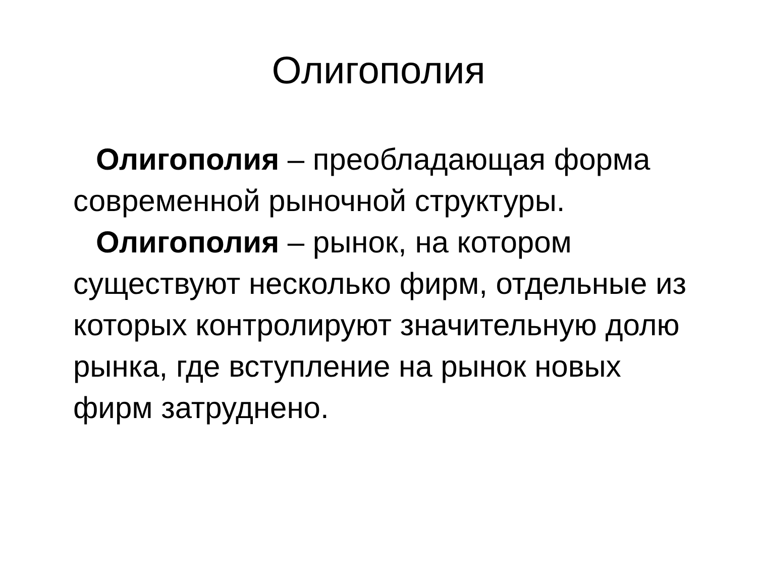Олигополия
Олигополия – преобладающая форма современной рыночной структуры.
Олигополия – рынок, на котором существуют несколько фирм, отдельные из которых контролируют значительную долю рынка, где вступление на рынок новых фирм затруднено.